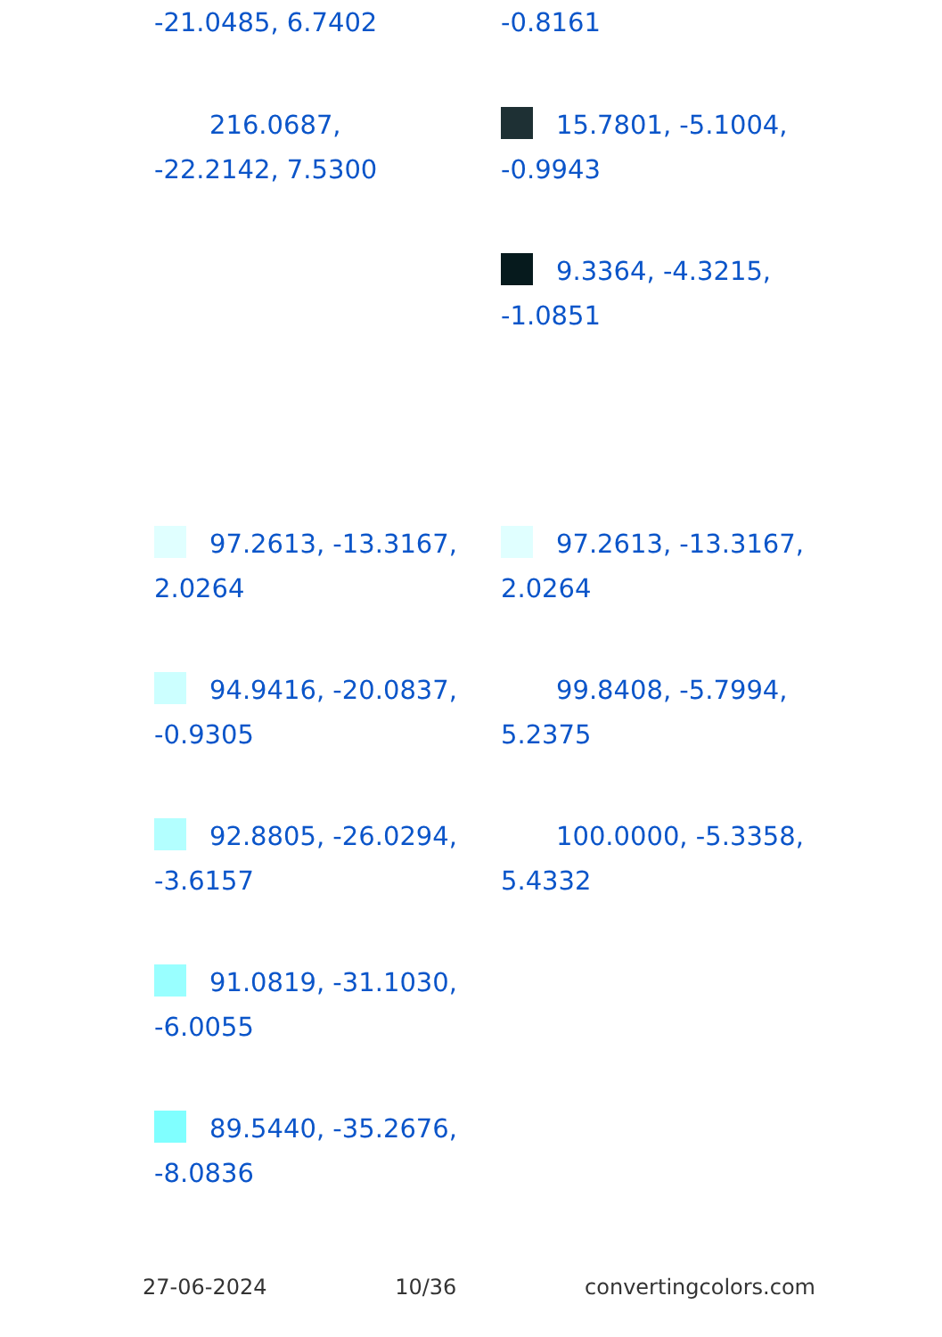-21.0485, 6.7402
216.0687, -22.2142, 7.5300
97.2613, -13.3167, 2.0264
94.9416, -20.0837, -0.9305
92.8805, -26.0294, -3.6157
91.0819, -31.1030, -6.0055
89.5440, -35.2676, -8.0836
-0.8161
15.7801, -5.1004, -0.9943
9.3364, -4.3215, -1.0851
97.2613, -13.3167, 2.0264
99.8408, -5.7994, 5.2375
100.0000, -5.3358, 5.4332
27-06-2024 10/36 convertingcolors.com